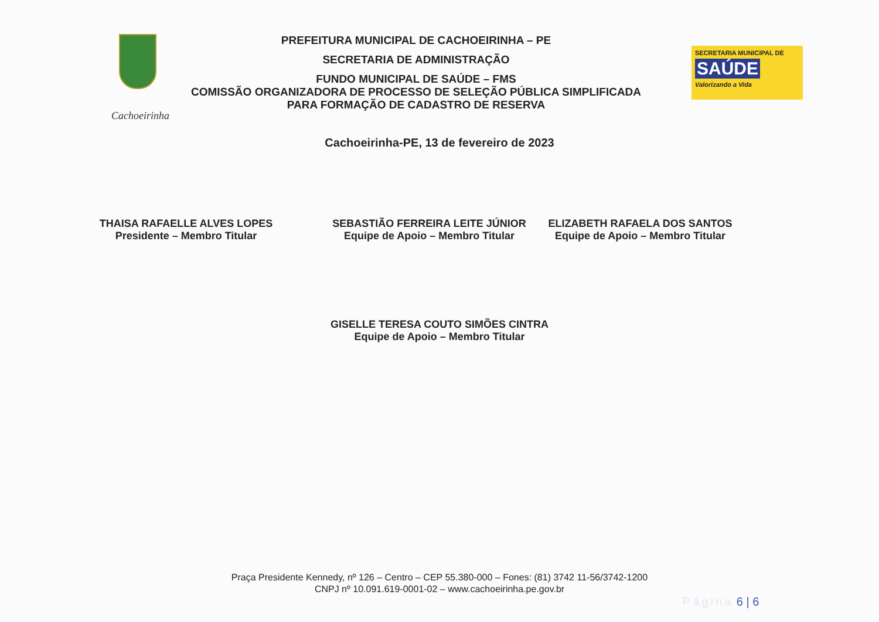Cachoeirinha
PREFEITURA MUNICIPAL DE CACHOEIRINHA – PE
SECRETARIA DE ADMINISTRAÇÃO
FUNDO MUNICIPAL DE SAÚDE – FMS
COMISSÃO ORGANIZADORA DE PROCESSO DE SELEÇÃO PÚBLICA SIMPLIFICADA
PARA FORMAÇÃO DE CADASTRO DE RESERVA
SECRETARIA MUNICIPAL DE
SAÚDE
Valorizando a Vida
Cachoeirinha-PE, 13 de fevereiro de 2023
THAISA RAFAELLE ALVES LOPES
Presidente – Membro Titular
SEBASTIÃO FERREIRA LEITE JÚNIOR
Equipe de Apoio – Membro Titular
ELIZABETH RAFAELA DOS SANTOS
Equipe de Apoio – Membro Titular
GISELLE TERESA COUTO SIMÕES CINTRA
Equipe de Apoio – Membro Titular
Praça Presidente Kennedy, nº 126 – Centro – CEP 55.380-000 – Fones: (81) 3742 11-56/3742-1200
CNPJ nº 10.091.619-0001-02 – www.cachoeirinha.pe.gov.br
Página 6 | 6